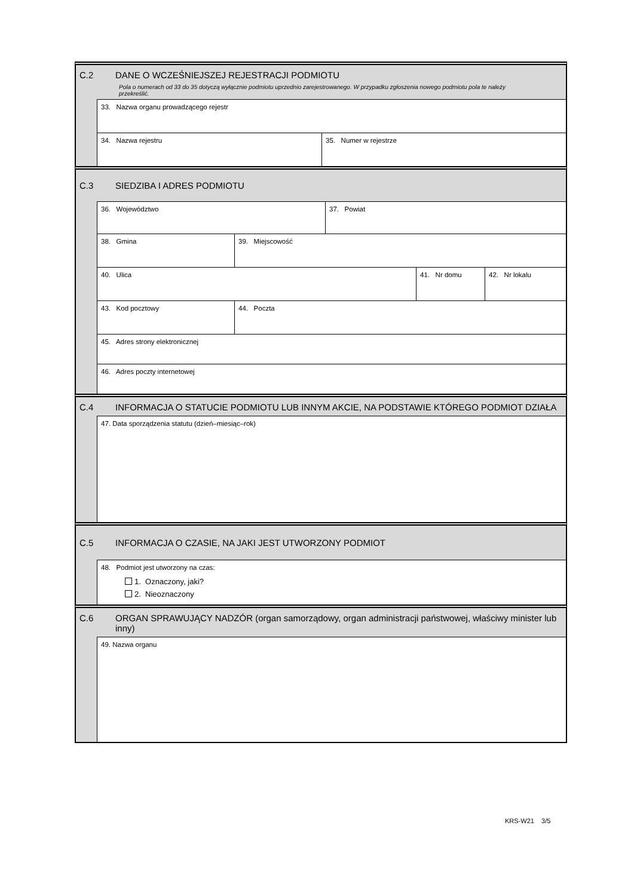C.2 DANE O WCZEŚNIEJSZEJ REJESTRACJI PODMIOTU
Pola o numerach od 33 do 35 dotyczą wyłącznie podmiotu uprzednio zarejestrowanego. W przypadku zgłoszenia nowego podmiotu pola te należy przekreślić.
33. Nazwa organu prowadzącego rejestr
34. Nazwa rejestru 35. Numer w rejestrze
C.3 SIEDZIBA I ADRES PODMIOTU
36. Województwo 37. Powiat
38. Gmina 39. Miejscowość
40. Ulica 41. Nr domu 42. Nr lokalu
43. Kod pocztowy 44. Poczta
45. Adres strony elektronicznej
46. Adres poczty internetowej
C.4 INFORMACJA O STATUCIE PODMIOTU LUB INNYM AKCIE, NA PODSTAWIE KTÓREGO PODMIOT DZIAŁA
47. Data sporządzenia statutu (dzień–miesiąc–rok)
C.5 INFORMACJA O CZASIE, NA JAKI JEST UTWORZONY PODMIOT
48. Podmiot jest utworzony na czas:
1. Oznaczony, jaki?
2. Nieoznaczony
C.6 ORGAN SPRAWUJĄCY NADZÓR (organ samorządowy, organ administracji państwowej, właściwy minister lub inny)
49. Nazwa organu
KRS-W21 3/5